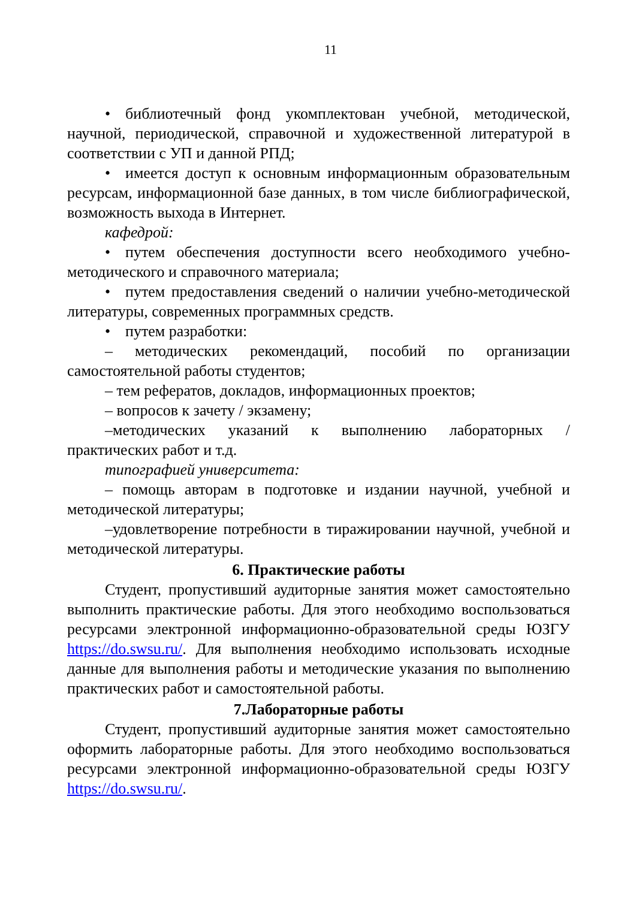11
• библиотечный фонд укомплектован учебной, методической, научной, периодической, справочной и художественной литературой в соответствии с УП и данной РПД;
• имеется доступ к основным информационным образовательным ресурсам, информационной базе данных, в том числе библиографической, возможность выхода в Интернет.
кафедрой:
• путем обеспечения доступности всего необходимого учебно-методического и справочного материала;
• путем предоставления сведений о наличии учебно-методической литературы, современных программных средств.
• путем разработки:
– методических рекомендаций, пособий по организации самостоятельной работы студентов;
– тем рефератов, докладов, информационных проектов;
– вопросов к зачету / экзамену;
–методических указаний к выполнению лабораторных / практических работ и т.д.
типографией университета:
– помощь авторам в подготовке и издании научной, учебной и методической литературы;
–удовлетворение потребности в тиражировании научной, учебной и методической литературы.
6. Практические работы
Студент, пропустивший аудиторные занятия может самостоятельно выполнить практические работы. Для этого необходимо воспользоваться ресурсами электронной информационно-образовательной среды ЮЗГУ https://do.swsu.ru/. Для выполнения необходимо использовать исходные данные для выполнения работы и методические указания по выполнению практических работ и самостоятельной работы.
7.Лабораторные работы
Студент, пропустивший аудиторные занятия может самостоятельно оформить лабораторные работы. Для этого необходимо воспользоваться ресурсами электронной информационно-образовательной среды ЮЗГУ https://do.swsu.ru/.